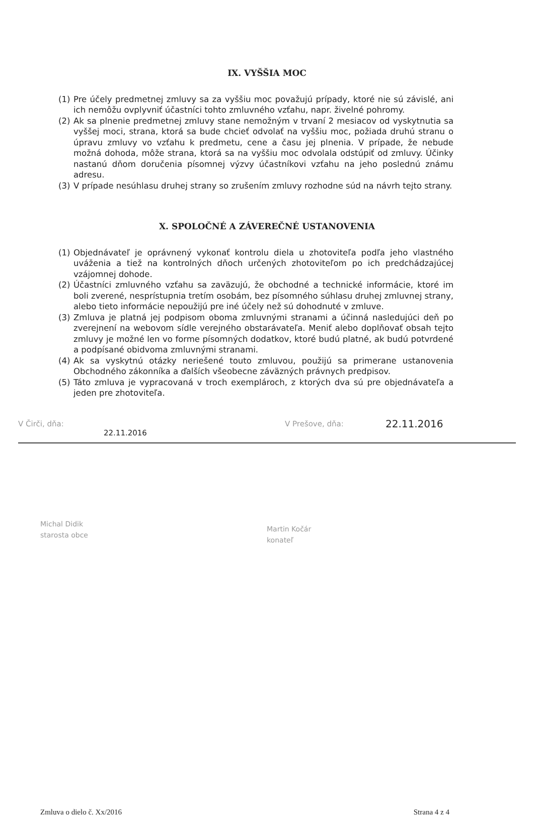IX. VYŠŠIA MOC
(1) Pre účely predmetnej zmluvy sa za vyššiu moc považujú prípady, ktoré nie sú závislé, ani ich nemôžu ovplyvniť účastníci tohto zmluvného vzťahu, napr. živelné pohromy.
(2) Ak sa plnenie predmetnej zmluvy stane nemožným v trvaní 2 mesiacov od vyskytnutia sa vyššej moci, strana, ktorá sa bude chcieť odvolať na vyššiu moc, požiada druhú stranu o úpravu zmluvy vo vzťahu k predmetu, cene a času jej plnenia. V prípade, že nebude možná dohoda, môže strana, ktorá sa na vyššiu moc odvolala odstúpiť od zmluvy. Účinky nastanú dňom doručenia písomnej výzvy účastníkovi vzťahu na jeho poslednú známu adresu.
(3) V prípade nesúhlasu druhej strany so zrušením zmluvy rozhodne súd na návrh tejto strany.
X. SPOLOČNÉ A ZÁVEREČNÉ USTANOVENIA
(1) Objednávateľ je oprávnený vykonať kontrolu diela u zhotoviteľa podľa jeho vlastného uváženia a tiež na kontrolných dňoch určených zhotoviteľom po ich predchádzajúcej vzájomnej dohode.
(2) Účastníci zmluvného vzťahu sa zaväzujú, že obchodné a technické informácie, ktoré im boli zverené, nesprístupnia tretím osobám, bez písomného súhlasu druhej zmluvnej strany, alebo tieto informácie nepoužijú pre iné účely než sú dohodnuté v zmluve.
(3) Zmluva je platná jej podpisom oboma zmluvnými stranami a účinná nasledujúci deň po zverejnení na webovom sídle verejného obstarávateľa. Meniť alebo doplňovať obsah tejto zmluvy je možné len vo forme písomných dodatkov, ktoré budú platné, ak budú potvrdené a podpísané obidvoma zmluvnými stranami.
(4) Ak sa vyskytnú otázky neriešené touto zmluvou, použijú sa primerane ustanovenia Obchodného zákonníka a ďalších všeobecne záväzných právnych predpisov.
(5) Táto zmluva je vypracovaná v troch exemplároch, z ktorých dva sú pre objednávateľa a jeden pre zhotoviteľa.
V Čirči, dňa: 22.11.2016 V Prešove, dňa: 22.11.2016
Michal Didik
starosta obce
Martin Kočár
konateľ
Zmluva o dielo č. Xx/2016 Strana 4 z 4